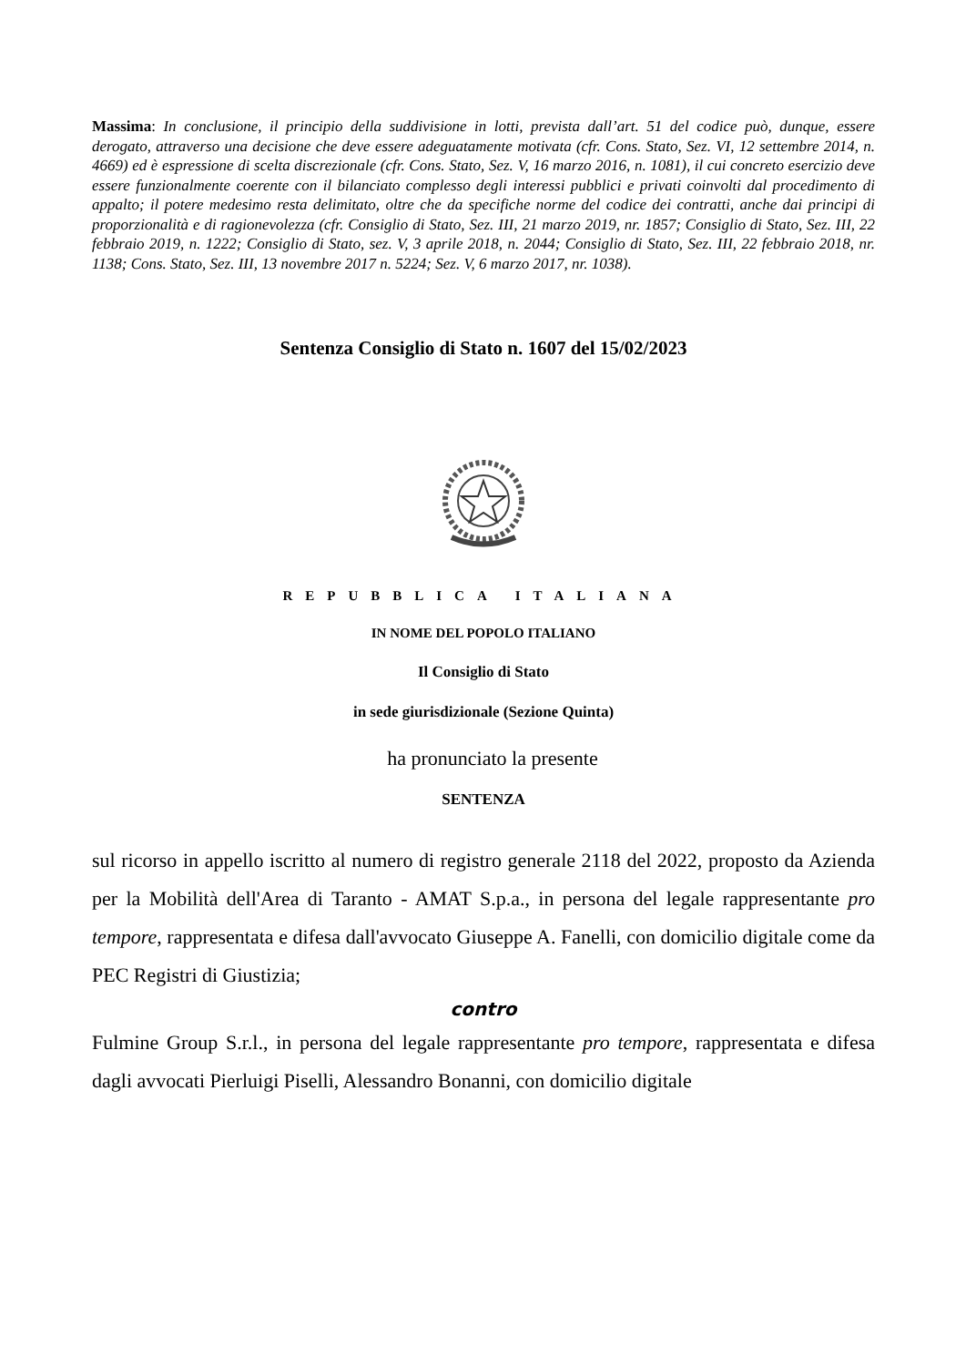Massima: In conclusione, il principio della suddivisione in lotti, prevista dall’art. 51 del codice può, dunque, essere derogato, attraverso una decisione che deve essere adeguatamente motivata (cfr. Cons. Stato, Sez. VI, 12 settembre 2014, n. 4669) ed è espressione di scelta discrezionale (cfr. Cons. Stato, Sez. V, 16 marzo 2016, n. 1081), il cui concreto esercizio deve essere funzionalmente coerente con il bilanciato complesso degli interessi pubblici e privati coinvolti dal procedimento di appalto; il potere medesimo resta delimitato, oltre che da specifiche norme del codice dei contratti, anche dai principi di proporzionalità e di ragionevolezza (cfr. Consiglio di Stato, Sez. III, 21 marzo 2019, nr. 1857; Consiglio di Stato, Sez. III, 22 febbraio 2019, n. 1222; Consiglio di Stato, sez. V, 3 aprile 2018, n. 2044; Consiglio di Stato, Sez. III, 22 febbraio 2018, nr. 1138; Cons. Stato, Sez. III, 13 novembre 2017 n. 5224; Sez. V, 6 marzo 2017, nr. 1038).
Sentenza Consiglio di Stato n. 1607 del 15/02/2023
REPUBBLICA ITALIANA
IN NOME DEL POPOLO ITALIANO
Il Consiglio di Stato
in sede giurisdizionale (Sezione Quinta)
ha pronunciato la presente
SENTENZA
sul ricorso in appello iscritto al numero di registro generale 2118 del 2022, proposto da Azienda per la Mobilità dell'Area di Taranto - AMAT S.p.a., in persona del legale rappresentante pro tempore, rappresentata e difesa dall'avvocato Giuseppe A. Fanelli, con domicilio digitale come da PEC Registri di Giustizia;
contro
Fulmine Group S.r.l., in persona del legale rappresentante pro tempore, rappresentata e difesa dagli avvocati Pierluigi Piselli, Alessandro Bonanni, con domicilio digitale